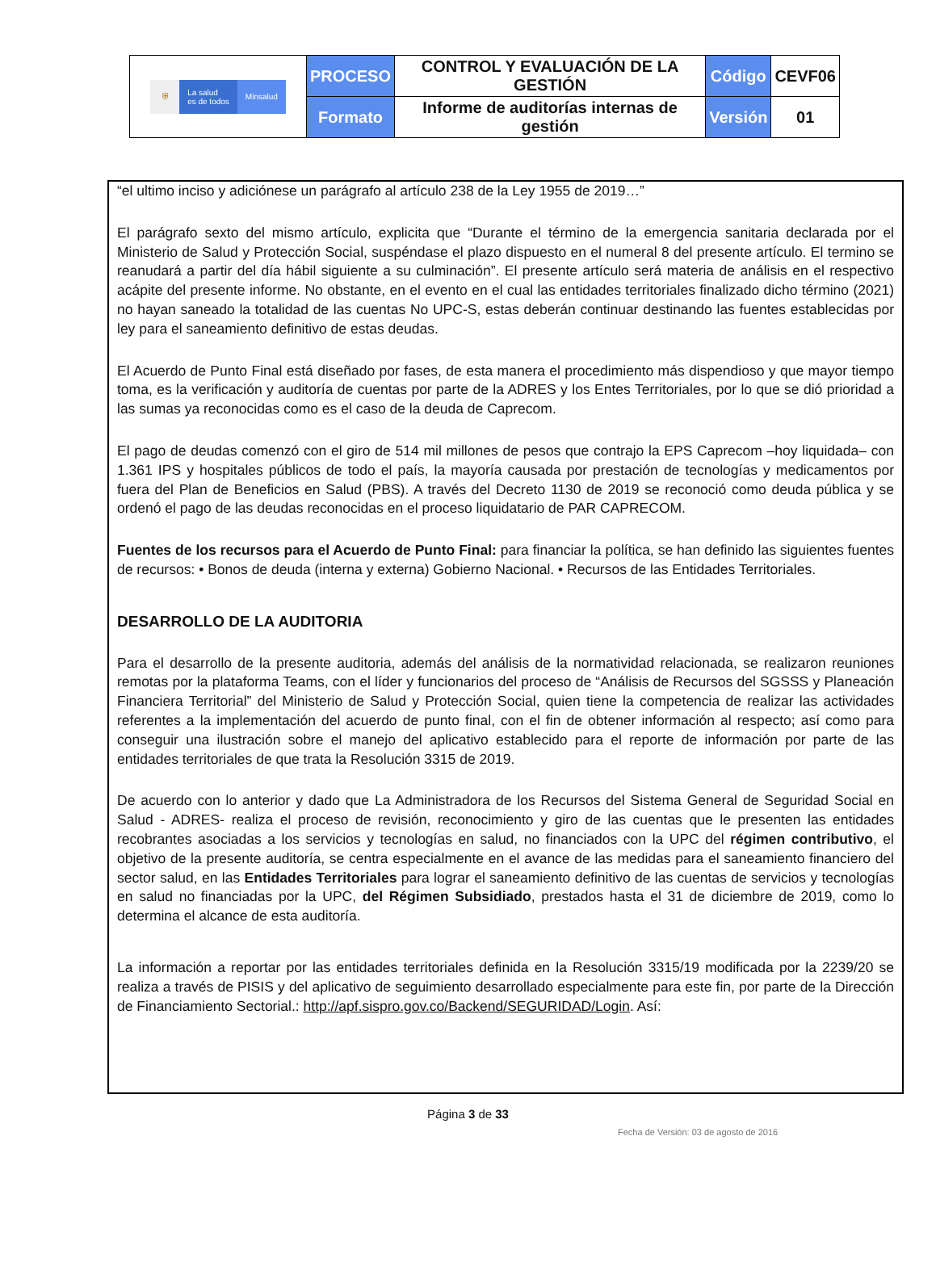| ⛨ La salud es de todos Minsalud | PROCESO | CONTROL Y EVALUACIÓN DE LA GESTIÓN | Código | CEVF06 |
| | Formato | Informe de auditorías internas de gestión | Versión | 01 |
“el ultimo inciso y adiciónese un parágrafo al artículo 238 de la Ley 1955 de 2019…”
El parágrafo sexto del mismo artículo, explicita que “Durante el término de la emergencia sanitaria declarada por el Ministerio de Salud y Protección Social, suspéndase el plazo dispuesto en el numeral 8 del presente artículo. El termino se reanudará a partir del día hábil siguiente a su culminación”. El presente artículo será materia de análisis en el respectivo acápite del presente informe. No obstante, en el evento en el cual las entidades territoriales finalizado dicho término (2021) no hayan saneado la totalidad de las cuentas No UPC-S, estas deberán continuar destinando las fuentes establecidas por ley para el saneamiento definitivo de estas deudas.
El Acuerdo de Punto Final está diseñado por fases, de esta manera el procedimiento más dispendioso y que mayor tiempo toma, es la verificación y auditoría de cuentas por parte de la ADRES y los Entes Territoriales, por lo que se dió prioridad a las sumas ya reconocidas como es el caso de la deuda de Caprecom.
El pago de deudas comenzó con el giro de 514 mil millones de pesos que contrajo la EPS Caprecom –hoy liquidada– con 1.361 IPS y hospitales públicos de todo el país, la mayoría causada por prestación de tecnologías y medicamentos por fuera del Plan de Beneficios en Salud (PBS). A través del Decreto 1130 de 2019 se reconoció como deuda pública y se ordenó el pago de las deudas reconocidas en el proceso liquidatario de PAR CAPRECOM.
Fuentes de los recursos para el Acuerdo de Punto Final: para financiar la política, se han definido las siguientes fuentes de recursos: • Bonos de deuda (interna y externa) Gobierno Nacional. • Recursos de las Entidades Territoriales.
DESARROLLO DE LA AUDITORIA
Para el desarrollo de la presente auditoria, además del análisis de la normatividad relacionada, se realizaron reuniones remotas por la plataforma Teams, con el líder y funcionarios del proceso de “Análisis de Recursos del SGSSS y Planeación Financiera Territorial” del Ministerio de Salud y Protección Social, quien tiene la competencia de realizar las actividades referentes a la implementación del acuerdo de punto final, con el fin de obtener información al respecto; así como para conseguir una ilustración sobre el manejo del aplicativo establecido para el reporte de información por parte de las entidades territoriales de que trata la Resolución 3315 de 2019.
De acuerdo con lo anterior y dado que La Administradora de los Recursos del Sistema General de Seguridad Social en Salud - ADRES- realiza el proceso de revisión, reconocimiento y giro de las cuentas que le presenten las entidades recobrantes asociadas a los servicios y tecnologías en salud, no financiados con la UPC del régimen contributivo, el objetivo de la presente auditoría, se centra especialmente en el avance de las medidas para el saneamiento financiero del sector salud, en las Entidades Territoriales para lograr el saneamiento definitivo de las cuentas de servicios y tecnologías en salud no financiadas por la UPC, del Régimen Subsidiado, prestados hasta el 31 de diciembre de 2019, como lo determina el alcance de esta auditoría.
La información a reportar por las entidades territoriales definida en la Resolución 3315/19 modificada por la 2239/20 se realiza a través de PISIS y del aplicativo de seguimiento desarrollado especialmente para este fin, por parte de la Dirección de Financiamiento Sectorial.: http://apf.sispro.gov.co/Backend/SEGURIDAD/Login. Así:
Página 3 de 33
Fecha de Versión: 03 de agosto de 2016